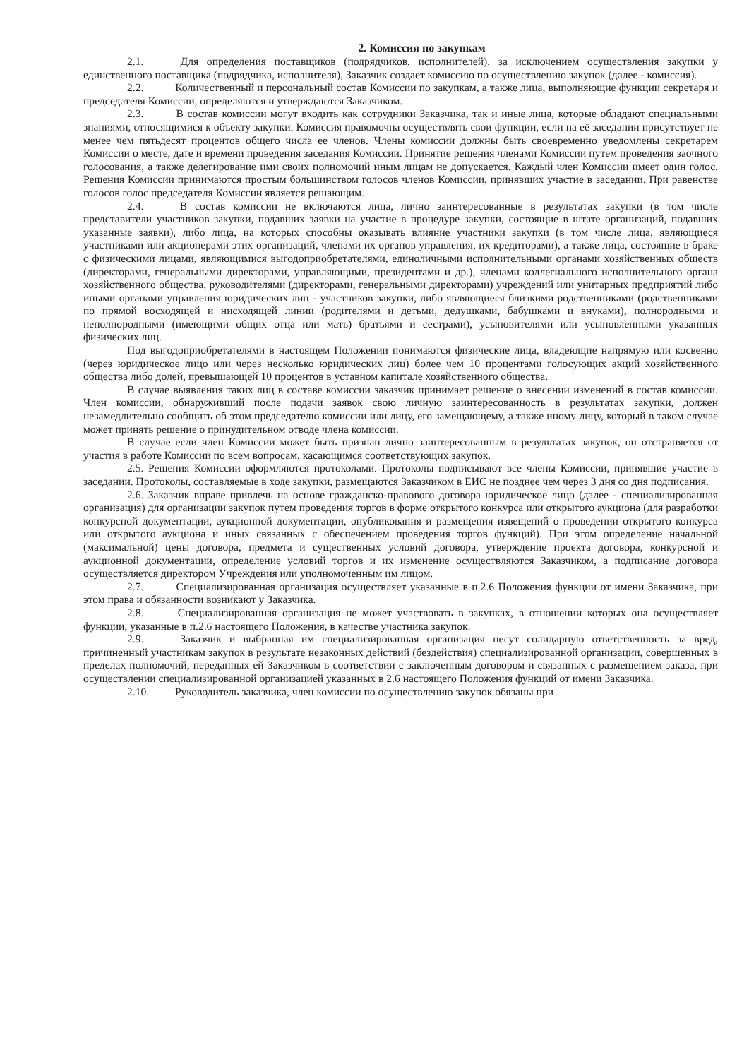2. Комиссия по закупкам
2.1. Для определения поставщиков (подрядчиков, исполнителей), за исключением осуществления закупки у единственного поставщика (подрядчика, исполнителя), Заказчик создает комиссию по осуществлению закупок (далее - комиссия).
2.2. Количественный и персональный состав Комиссии по закупкам, а также лица, выполняющие функции секретаря и председателя Комиссии, определяются и утверждаются Заказчиком.
2.3. В состав комиссии могут входить как сотрудники Заказчика, так и иные лица, которые обладают специальными знаниями, относящимися к объекту закупки. Комиссия правомочна осуществлять свои функции, если на её заседании присутствует не менее чем пятьдесят процентов общего числа ее членов. Члены комиссии должны быть своевременно уведомлены секретарем Комиссии о месте, дате и времени проведения заседания Комиссии. Принятие решения членами Комиссии путем проведения заочного голосования, а также делегирование ими своих полномочий иным лицам не допускается. Каждый член Комиссии имеет один голос. Решения Комиссии принимаются простым большинством голосов членов Комиссии, принявших участие в заседании. При равенстве голосов голос председателя Комиссии является решающим.
2.4. В состав комиссии не включаются лица, лично заинтересованные в результатах закупки (в том числе представители участников закупки, подавших заявки на участие в процедуре закупки, состоящие в штате организаций, подавших указанные заявки), либо лица, на которых способны оказывать влияние участники закупки (в том числе лица, являющиеся участниками или акционерами этих организаций, членами их органов управления, их кредиторами), а также лица, состоящие в браке с физическими лицами, являющимися выгодоприобретателями, единоличными исполнительными органами хозяйственных обществ (директорами, генеральными директорами, управляющими, президентами и др.), членами коллегиального исполнительного органа хозяйственного общества, руководителями (директорами, генеральными директорами) учреждений или унитарных предприятий либо иными органами управления юридических лиц - участников закупки, либо являющиеся близкими родственниками (родственниками по прямой восходящей и нисходящей линии (родителями и детьми, дедушками, бабушками и внуками), полнородными и неполнородными (имеющими общих отца или мать) братьями и сестрами), усыновителями или усыновленными указанных физических лиц.
Под выгодоприобретателями в настоящем Положении понимаются физические лица, владеющие напрямую или косвенно (через юридическое лицо или через несколько юридических лиц) более чем 10 процентами голосующих акций хозяйственного общества либо долей, превышающей 10 процентов в уставном капитале хозяйственного общества.
В случае выявления таких лиц в составе комиссии заказчик принимает решение о внесении изменений в состав комиссии. Член комиссии, обнаруживший после подачи заявок свою личную заинтересованность в результатах закупки, должен незамедлительно сообщить об этом председателю комиссии или лицу, его замещающему, а также иному лицу, который в таком случае может принять решение о принудительном отводе члена комиссии.
В случае если член Комиссии может быть признан лично заинтересованным в результатах закупок, он отстраняется от участия в работе Комиссии по всем вопросам, касающимся соответствующих закупок.
2.5. Решения Комиссии оформляются протоколами. Протоколы подписывают все члены Комиссии, принявшие участие в заседании. Протоколы, составляемые в ходе закупки, размещаются Заказчиком в ЕИС не позднее чем через 3 дня со дня подписания.
2.6. Заказчик вправе привлечь на основе гражданско-правового договора юридическое лицо (далее - специализированная организация) для организации закупок путем проведения торгов в форме открытого конкурса или открытого аукциона (для разработки конкурсной документации, аукционной документации, опубликования и размещения извещений о проведении открытого конкурса или открытого аукциона и иных связанных с обеспечением проведения торгов функций). При этом определение начальной (максимальной) цены договора, предмета и существенных условий договора, утверждение проекта договора, конкурсной и аукционной документации, определение условий торгов и их изменение осуществляются Заказчиком, а подписание договора осуществляется директором Учреждения или уполномоченным им лицом.
2.7. Специализированная организация осуществляет указанные в п.2.6 Положения функции от имени Заказчика, при этом права и обязанности возникают у Заказчика.
2.8. Специализированная организация не может участвовать в закупках, в отношении которых она осуществляет функции, указанные в п.2.6 настоящего Положения, в качестве участника закупок.
2.9. Заказчик и выбранная им специализированная организация несут солидарную ответственность за вред, причиненный участникам закупок в результате незаконных действий (бездействия) специализированной организации, совершенных в пределах полномочий, переданных ей Заказчиком в соответствии с заключенным договором и связанных с размещением заказа, при осуществлении специализированной организацией указанных в 2.6 настоящего Положения функций от имени Заказчика.
2.10. Руководитель заказчика, член комиссии по осуществлению закупок обязаны при